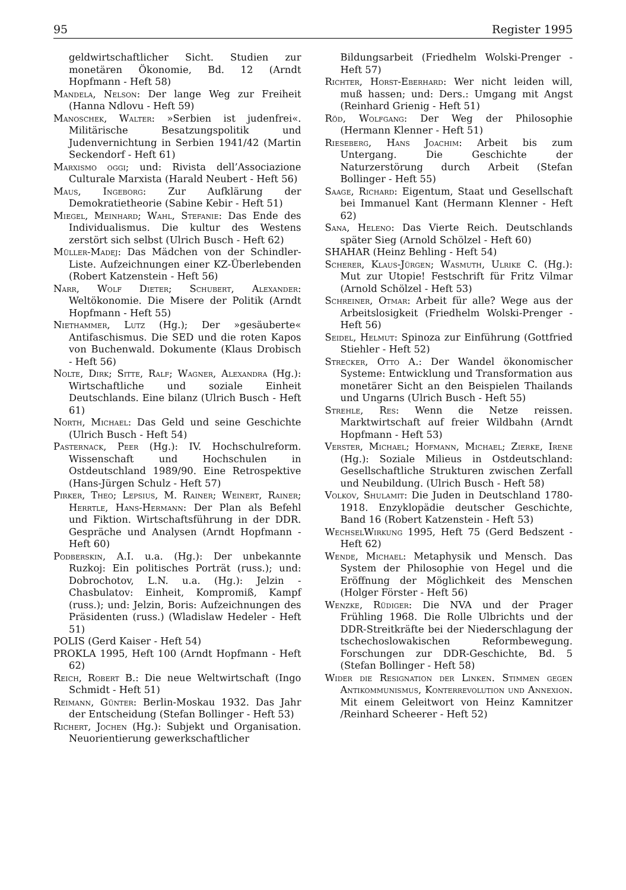95 Register 1995
geldwirtschaftlicher Sicht. Studien zur monetären Ökonomie, Bd. 12 (Arndt Hopfmann - Heft 58)
Mandela, Nelson: Der lange Weg zur Freiheit (Hanna Ndlovu - Heft 59)
Manoschek, Walter: »Serbien ist judenfrei«. Militärische Besatzungspolitik und Judenvernichtung in Serbien 1941/42 (Martin Seckendorf - Heft 61)
Marxismo oggi; und: Rivista dell’Associazione Culturale Marxista (Harald Neubert - Heft 56)
Maus, Ingeborg: Zur Aufklärung der Demokratietheorie (Sabine Kebir - Heft 51)
Miegel, Meinhard; Wahl, Stefanie: Das Ende des Individualismus. Die kultur des Westens zerstört sich selbst (Ulrich Busch - Heft 62)
Müller-Madej: Das Mädchen von der Schindler-Liste. Aufzeichnungen einer KZ-Überlebenden (Robert Katzenstein - Heft 56)
Narr, Wolf Dieter; Schubert, Alexander: Weltökonomie. Die Misere der Politik (Arndt Hopfmann - Heft 55)
Niethammer, Lutz (Hg.); Der »gesäuberte« Antifaschismus. Die SED und die roten Kapos von Buchenwald. Dokumente (Klaus Drobisch - Heft 56)
Nolte, Dirk; Sitte, Ralf; Wagner, Alexandra (Hg.): Wirtschaftliche und soziale Einheit Deutschlands. Eine bilanz (Ulrich Busch - Heft 61)
North, Michael: Das Geld und seine Geschichte (Ulrich Busch - Heft 54)
Pasternack, Peer (Hg.): IV. Hochschulreform. Wissenschaft und Hochschulen in Ostdeutschland 1989/90. Eine Retrospektive (Hans-Jürgen Schulz - Heft 57)
Pirker, Theo; Lepsius, M. Rainer; Weinert, Rainer; Herrtle, Hans-Hermann: Der Plan als Befehl und Fiktion. Wirtschaftsführung in der DDR. Gespräche und Analysen (Arndt Hopfmann - Heft 60)
Podberskin, A.I. u.a. (Hg.): Der unbekannte Ruzkoj: Ein politisches Porträt (russ.); und: Dobrochotov, L.N. u.a. (Hg.): Jelzin - Chasbulatov: Einheit, Kompromiß, Kampf (russ.); und: Jelzin, Boris: Aufzeichnungen des Präsidenten (russ.) (Wladislaw Hedeler - Heft 51)
POLIS (Gerd Kaiser - Heft 54)
PROKLA 1995, Heft 100 (Arndt Hopfmann - Heft 62)
Reich, Robert B.: Die neue Weltwirtschaft (Ingo Schmidt - Heft 51)
Reimann, Günter: Berlin-Moskau 1932. Das Jahr der Entscheidung (Stefan Bollinger - Heft 53)
Richert, Jochen (Hg.): Subjekt und Organisation. Neuorientierung gewerkschaftlicher
Bildungsarbeit (Friedhelm Wolski-Prenger - Heft 57)
Richter, Horst-Eberhard: Wer nicht leiden will, muß hassen; und: Ders.: Umgang mit Angst (Reinhard Grienig - Heft 51)
Röd, Wolfgang: Der Weg der Philosophie (Hermann Klenner - Heft 51)
Rieseberg, Hans Joachim: Arbeit bis zum Untergang. Die Geschichte der Naturzerstörung durch Arbeit (Stefan Bollinger - Heft 55)
Saage, Richard: Eigentum, Staat und Gesellschaft bei Immanuel Kant (Hermann Klenner - Heft 62)
Sana, Heleno: Das Vierte Reich. Deutschlands später Sieg (Arnold Schölzel - Heft 60)
SHAHAR (Heinz Behling - Heft 54)
Scherer, Klaus-Jürgen; Wasmuth, Ulrike C. (Hg.): Mut zur Utopie! Festschrift für Fritz Vilmar (Arnold Schölzel - Heft 53)
Schreiner, Otmar: Arbeit für alle? Wege aus der Arbeitslosigkeit (Friedhelm Wolski-Prenger - Heft 56)
Seidel, Helmut: Spinoza zur Einführung (Gottfried Stiehler - Heft 52)
Strecker, Otto A.: Der Wandel ökonomischer Systeme: Entwicklung und Transformation aus monetärer Sicht an den Beispielen Thailands und Ungarns (Ulrich Busch - Heft 55)
Strehle, Res: Wenn die Netze reissen. Marktwirtschaft auf freier Wildbahn (Arndt Hopfmann - Heft 53)
Verster, Michael; Hofmann, Michael; Zierke, Irene (Hg.): Soziale Milieus in Ostdeutschland: Gesellschaftliche Strukturen zwischen Zerfall und Neubildung. (Ulrich Busch - Heft 58)
Volkov, Shulamit: Die Juden in Deutschland 1780-1918. Enzyklopädie deutscher Geschichte, Band 16 (Robert Katzenstein - Heft 53)
WechselWirkung 1995, Heft 75 (Gerd Bedszent - Heft 62)
Wende, Michael: Metaphysik und Mensch. Das System der Philosophie von Hegel und die Eröffnung der Möglichkeit des Menschen (Holger Förster - Heft 56)
Wenzke, Rüdiger: Die NVA und der Prager Frühling 1968. Die Rolle Ulbrichts und der DDR-Streitkräfte bei der Niederschlagung der tschechoslowakischen Reformbewegung. Forschungen zur DDR-Geschichte, Bd. 5 (Stefan Bollinger - Heft 58)
Wider die Resignation der Linken. Stimmen gegen Antikommunismus, Konterrevolution und Annexion. Mit einem Geleitwort von Heinz Kamnitzer /Reinhard Scheerer - Heft 52)